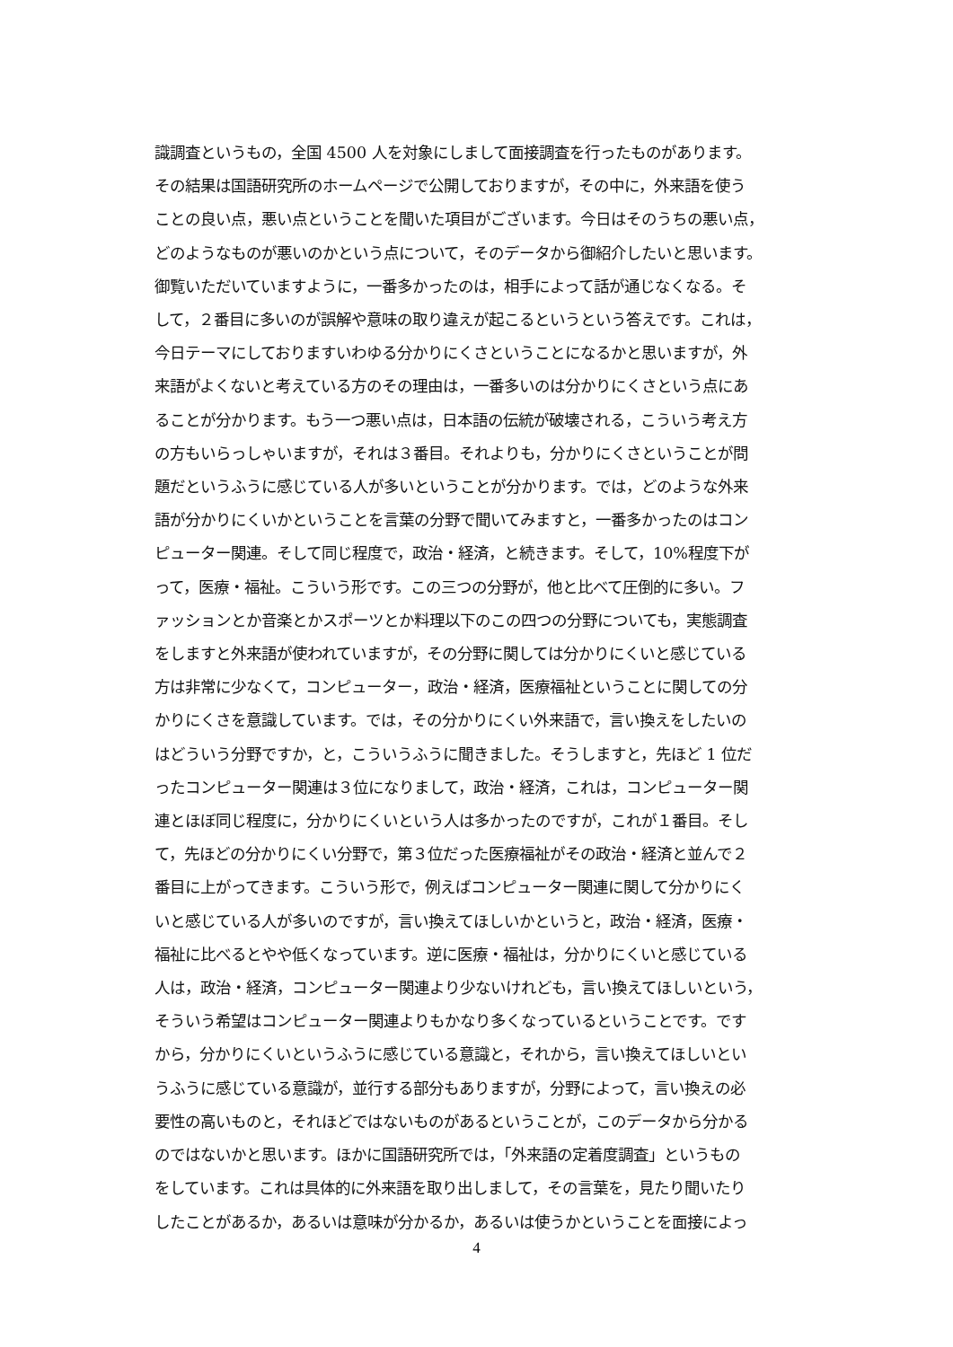識調査というもの，全国 4500 人を対象にしまして面接調査を行ったものがあります。
その結果は国語研究所のホームページで公開しておりますが，その中に，外来語を使う
ことの良い点，悪い点ということを聞いた項目がございます。今日はそのうちの悪い点，
どのようなものが悪いのかという点について，そのデータから御紹介したいと思います。
御覧いただいていますように，一番多かったのは，相手によって話が通じなくなる。そ
して，２番目に多いのが誤解や意味の取り違えが起こるというという答えです。これは，
今日テーマにしておりますいわゆる分かりにくさということになるかと思いますが，外
来語がよくないと考えている方のその理由は，一番多いのは分かりにくさという点にあ
ることが分かります。もう一つ悪い点は，日本語の伝統が破壊される，こういう考え方
の方もいらっしゃいますが，それは３番目。それよりも，分かりにくさということが問
題だというふうに感じている人が多いということが分かります。では，どのような外来
語が分かりにくいかということを言葉の分野で聞いてみますと，一番多かったのはコン
ピューター関連。そして同じ程度で，政治・経済，と続きます。そして，10%程度下が
って，医療・福祉。こういう形です。この三つの分野が，他と比べて圧倒的に多い。フ
ァッションとか音楽とかスポーツとか料理以下のこの四つの分野についても，実態調査
をしますと外来語が使われていますが，その分野に関しては分かりにくいと感じている
方は非常に少なくて，コンピューター，政治・経済，医療福祉ということに関しての分
かりにくさを意識しています。では，その分かりにくい外来語で，言い換えをしたいの
はどういう分野ですか，と，こういうふうに聞きました。そうしますと，先ほど 1 位だ
ったコンピューター関連は３位になりまして，政治・経済，これは，コンピューター関
連とほぼ同じ程度に，分かりにくいという人は多かったのですが，これが１番目。そし
て，先ほどの分かりにくい分野で，第３位だった医療福祉がその政治・経済と並んで２
番目に上がってきます。こういう形で，例えばコンピューター関連に関して分かりにく
いと感じている人が多いのですが，言い換えてほしいかというと，政治・経済，医療・
福祉に比べるとやや低くなっています。逆に医療・福祉は，分かりにくいと感じている
人は，政治・経済，コンピューター関連より少ないけれども，言い換えてほしいという，
そういう希望はコンピューター関連よりもかなり多くなっているということです。です
から，分かりにくいというふうに感じている意識と，それから，言い換えてほしいとい
うふうに感じている意識が，並行する部分もありますが，分野によって，言い換えの必
要性の高いものと，それほどではないものがあるということが，このデータから分かる
のではないかと思います。ほかに国語研究所では，「外来語の定着度調査」というもの
をしています。これは具体的に外来語を取り出しまして，その言葉を，見たり聞いたり
したことがあるか，あるいは意味が分かるか，あるいは使うかということを面接によっ
4